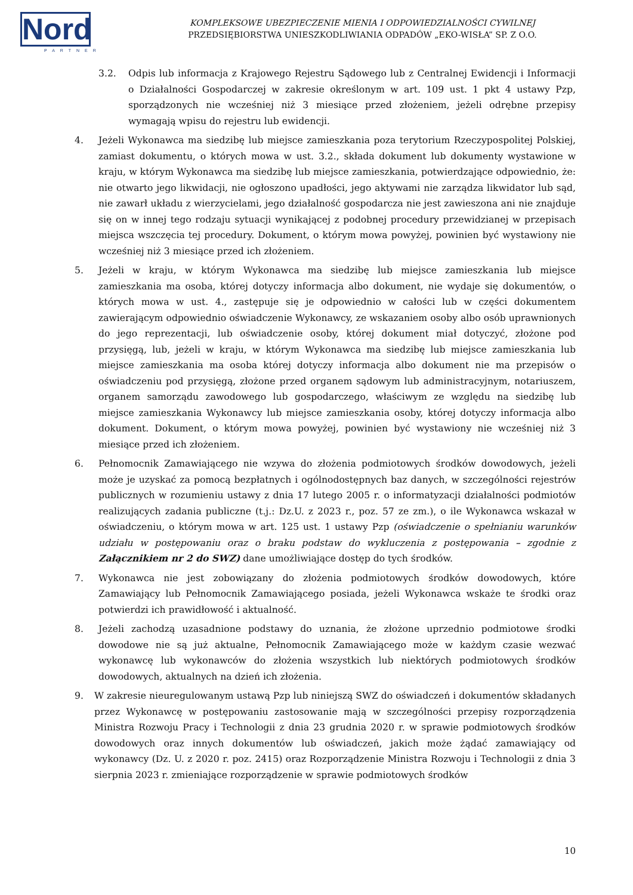Nord
PARTNER
KOMPLEKSOWE UBEZPIECZENIE MIENIA I ODPOWIEDZIALNOŚCI CYWILNEJ
PRZEDSIĘBIORSTWA UNIESZKODLIWIANIA ODPADÓW „EKO-WISŁA” SP. Z O.O.
3.2. Odpis lub informacja z Krajowego Rejestru Sądowego lub z Centralnej Ewidencji i Informacji o Działalności Gospodarczej w zakresie określonym w art. 109 ust. 1 pkt 4 ustawy Pzp, sporządzonych nie wcześniej niż 3 miesiące przed złożeniem, jeżeli odrębne przepisy wymagają wpisu do rejestru lub ewidencji.
4. Jeżeli Wykonawca ma siedzibę lub miejsce zamieszkania poza terytorium Rzeczypospolitej Polskiej, zamiast dokumentu, o których mowa w ust. 3.2., składa dokument lub dokumenty wystawione w kraju, w którym Wykonawca ma siedzibę lub miejsce zamieszkania, potwierdzające odpowiednio, że: nie otwarto jego likwidacji, nie ogłoszono upadłości, jego aktywami nie zarządza likwidator lub sąd, nie zawarł układu z wierzycielami, jego działalność gospodarcza nie jest zawieszona ani nie znajduje się on w innej tego rodzaju sytuacji wynikającej z podobnej procedury przewidzianej w przepisach miejsca wszczęcia tej procedury. Dokument, o którym mowa powyżej, powinien być wystawiony nie wcześniej niż 3 miesiące przed ich złożeniem.
5. Jeżeli w kraju, w którym Wykonawca ma siedzibę lub miejsce zamieszkania lub miejsce zamieszkania ma osoba, której dotyczy informacja albo dokument, nie wydaje się dokumentów, o których mowa w ust. 4., zastępuje się je odpowiednio w całości lub w części dokumentem zawierającym odpowiednio oświadczenie Wykonawcy, ze wskazaniem osoby albo osób uprawnionych do jego reprezentacji, lub oświadczenie osoby, której dokument miał dotyczyć, złożone pod przysięgą, lub, jeżeli w kraju, w którym Wykonawca ma siedzibę lub miejsce zamieszkania lub miejsce zamieszkania ma osoba której dotyczy informacja albo dokument nie ma przepisów o oświadczeniu pod przysięgą, złożone przed organem sądowym lub administracyjnym, notariuszem, organem samorządu zawodowego lub gospodarczego, właściwym ze względu na siedzibę lub miejsce zamieszkania Wykonawcy lub miejsce zamieszkania osoby, której dotyczy informacja albo dokument. Dokument, o którym mowa powyżej, powinien być wystawiony nie wcześniej niż 3 miesiące przed ich złożeniem.
6. Pełnomocnik Zamawiającego nie wzywa do złożenia podmiotowych środków dowodowych, jeżeli może je uzyskać za pomocą bezpłatnych i ogólnodostępnych baz danych, w szczególności rejestrów publicznych w rozumieniu ustawy z dnia 17 lutego 2005 r. o informatyzacji działalności podmiotów realizujących zadania publiczne (t.j.: Dz.U. z 2023 r., poz. 57 ze zm.), o ile Wykonawca wskazał w oświadczeniu, o którym mowa w art. 125 ust. 1 ustawy Pzp (oświadczenie o spełnianiu warunków udziału w postępowaniu oraz o braku podstaw do wykluczenia z postępowania – zgodnie z Załącznikiem nr 2 do SWZ) dane umożliwiające dostęp do tych środków.
7. Wykonawca nie jest zobowiązany do złożenia podmiotowych środków dowodowych, które Zamawiający lub Pełnomocnik Zamawiającego posiada, jeżeli Wykonawca wskaże te środki oraz potwierdzi ich prawidłowość i aktualność.
8. Jeżeli zachodzą uzasadnione podstawy do uznania, że złożone uprzednio podmiotowe środki dowodowe nie są już aktualne, Pełnomocnik Zamawiającego może w każdym czasie wezwać wykonawcę lub wykonawców do złożenia wszystkich lub niektórych podmiotowych środków dowodowych, aktualnych na dzień ich złożenia.
9. W zakresie nieuregulowanym ustawą Pzp lub niniejszą SWZ do oświadczeń i dokumentów składanych przez Wykonawcę w postępowaniu zastosowanie mają w szczególności przepisy rozporządzenia Ministra Rozwoju Pracy i Technologii z dnia 23 grudnia 2020 r. w sprawie podmiotowych środków dowodowych oraz innych dokumentów lub oświadczeń, jakich może żądać zamawiający od wykonawcy (Dz. U. z 2020 r. poz. 2415) oraz Rozporządzenie Ministra Rozwoju i Technologii z dnia 3 sierpnia 2023 r. zmieniające rozporządzenie w sprawie podmiotowych środków
10